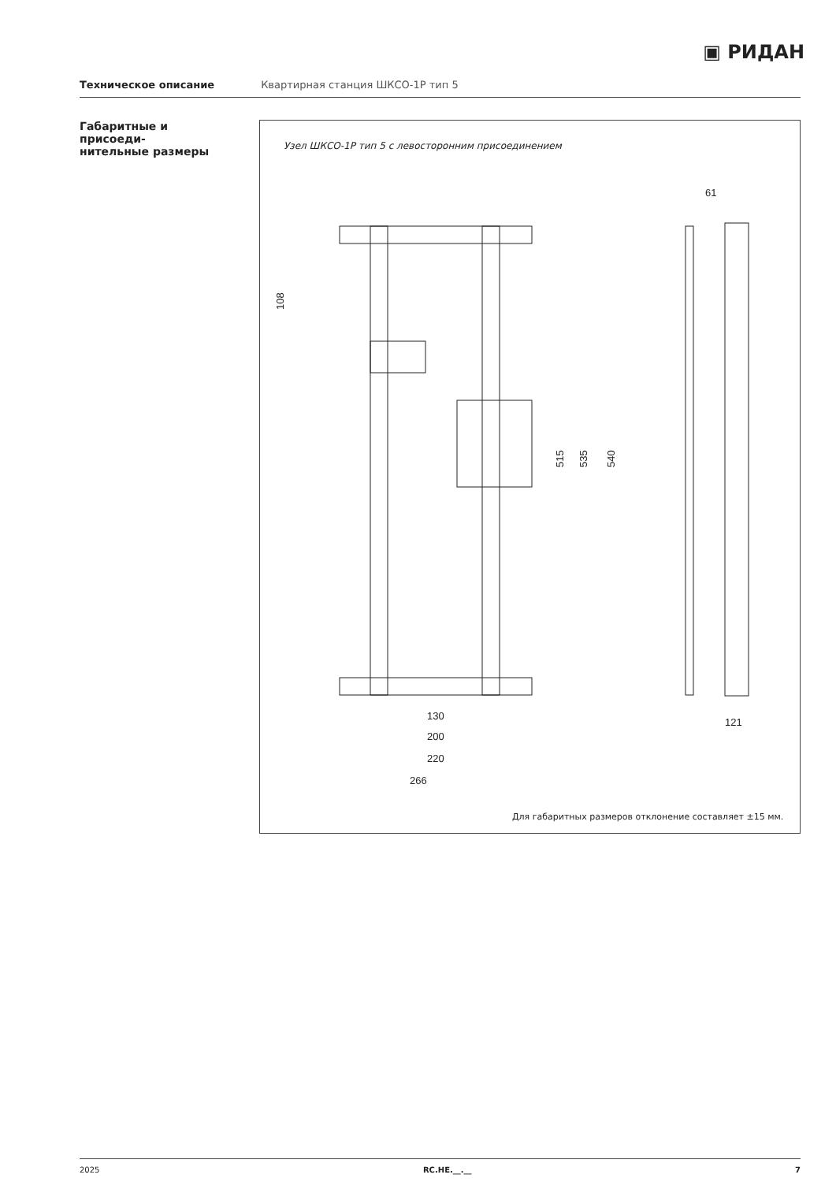▣ РИДАН
Техническое описание Квартирная станция ШКСО-1Р тип 5
Габаритные и присоеди-
нительные размеры
Узел ШКСО-1Р тип 5 с левосторонним присоединением
130
200
220
266
61
121
108
515
535
540
Для габаритных размеров отклонение составляет ±15 мм.
2025 RC.HE.__.__ 7